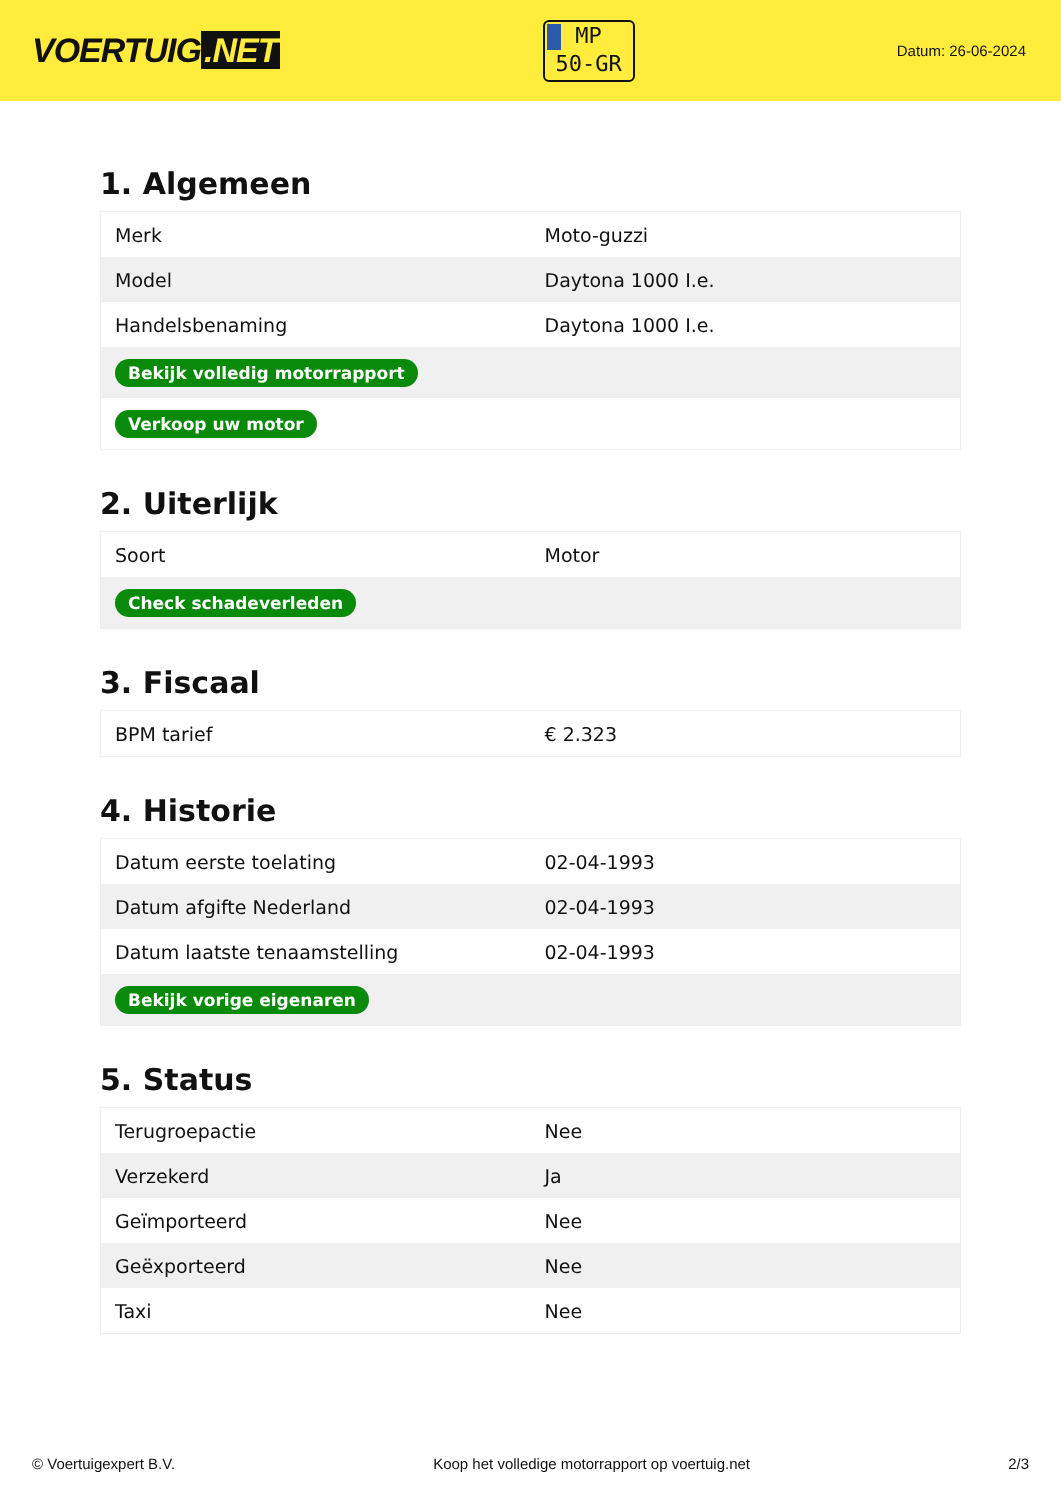VOERTUIG.NET
MP
50-GR
Datum: 26-06-2024
1. Algemeen
| Merk | Moto-guzzi |
| Model | Daytona 1000 I.e. |
| Handelsbenaming | Daytona 1000 I.e. |
| Bekijk volledig motorrapport | |
| Verkoop uw motor | |
2. Uiterlijk
| Soort | Motor |
| Check schadeverleden | |
3. Fiscaal
| BPM tarief | € 2.323 |
4. Historie
| Datum eerste toelating | 02-04-1993 |
| Datum afgifte Nederland | 02-04-1993 |
| Datum laatste tenaamstelling | 02-04-1993 |
| Bekijk vorige eigenaren | |
5. Status
| Terugroepactie | Nee |
| Verzekerd | Ja |
| Geïmporteerd | Nee |
| Geëxporteerd | Nee |
| Taxi | Nee |
© Voertuigexpert B.V. Koop het volledige motorrapport op voertuig.net 2/3